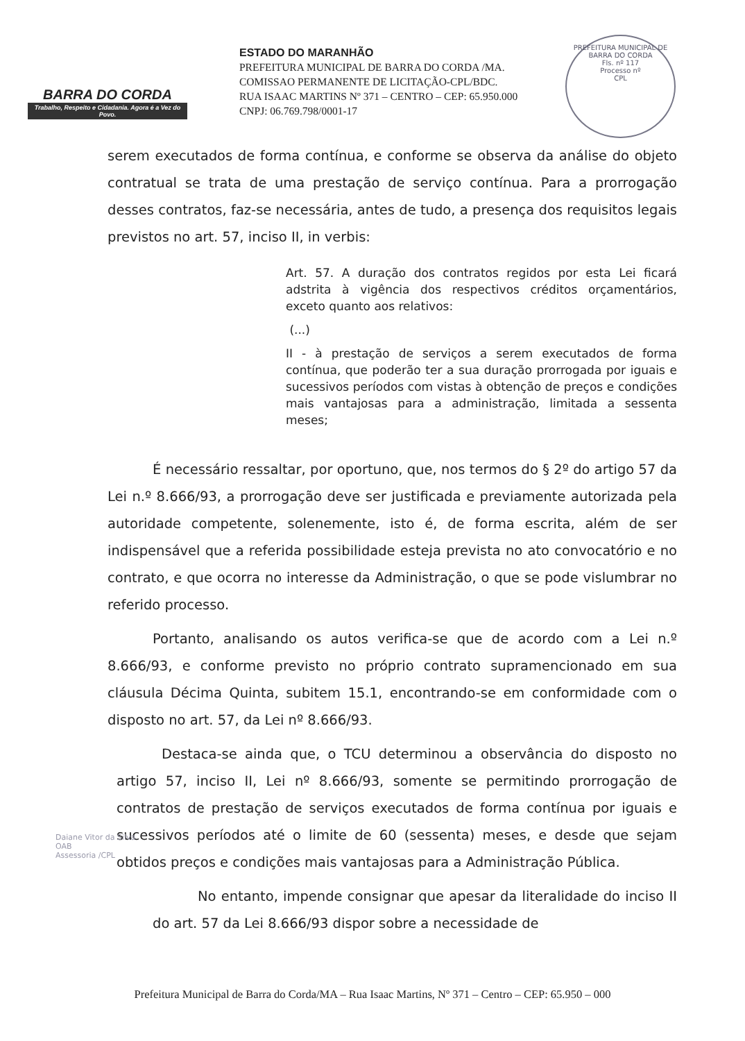BARRA DO CORDA
Trabalho, Respeito e Cidadania. Agora é a Vez do Povo.
ESTADO DO MARANHÃO
PREFEITURA MUNICIPAL DE BARRA DO CORDA /MA.
COMISSAO PERMANENTE DE LICITAÇÃO-CPL/BDC.
RUA ISAAC MARTINS Nº 371 – CENTRO – CEP: 65.950.000
CNPJ: 06.769.798/0001-17
PREFEITURA MUNICIPAL DE BARRA DO CORDA
Fls. nº 117
Processo nº
CPL
serem executados de forma contínua, e conforme se observa da análise do objeto contratual se trata de uma prestação de serviço contínua. Para a prorrogação desses contratos, faz-se necessária, antes de tudo, a presença dos requisitos legais previstos no art. 57, inciso II, in verbis:
Art. 57. A duração dos contratos regidos por esta Lei ficará adstrita à vigência dos respectivos créditos orçamentários, exceto quanto aos relativos:
(...)
II - à prestação de serviços a serem executados de forma contínua, que poderão ter a sua duração prorrogada por iguais e sucessivos períodos com vistas à obtenção de preços e condições mais vantajosas para a administração, limitada a sessenta meses;
É necessário ressaltar, por oportuno, que, nos termos do § 2º do artigo 57 da Lei n.º 8.666/93, a prorrogação deve ser justificada e previamente autorizada pela autoridade competente, solenemente, isto é, de forma escrita, além de ser indispensável que a referida possibilidade esteja prevista no ato convocatório e no contrato, e que ocorra no interesse da Administração, o que se pode vislumbrar no referido processo.
Portanto, analisando os autos verifica-se que de acordo com a Lei n.º 8.666/93, e conforme previsto no próprio contrato supramencionado em sua cláusula Décima Quinta, subitem 15.1, encontrando-se em conformidade com o disposto no art. 57, da Lei nº 8.666/93.
Destaca-se ainda que, o TCU determinou a observância do disposto no artigo 57, inciso II, Lei nº 8.666/93, somente se permitindo prorrogação de contratos de prestação de serviços executados de forma contínua por iguais e sucessivos períodos até o limite de 60 (sessenta) meses, e desde que sejam obtidos preços e condições mais vantajosas para a Administração Pública.
No entanto, impende consignar que apesar da literalidade do inciso II do art. 57 da Lei 8.666/93 dispor sobre a necessidade de
Daiane Vitor da Silva
OAB
Assessoria /CPL
Prefeitura Municipal de Barra do Corda/MA – Rua Isaac Martins, Nº 371 – Centro – CEP: 65.950 – 000